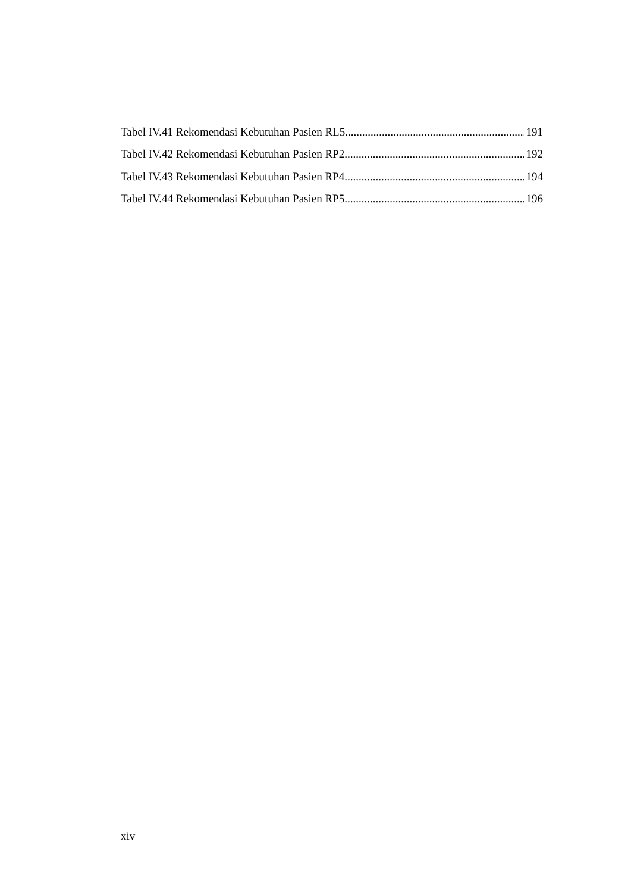Tabel IV.41 Rekomendasi Kebutuhan Pasien RL5 191
Tabel IV.42 Rekomendasi Kebutuhan Pasien RP2 192
Tabel IV.43 Rekomendasi Kebutuhan Pasien RP4 194
Tabel IV.44 Rekomendasi Kebutuhan Pasien RP5 196
xiv